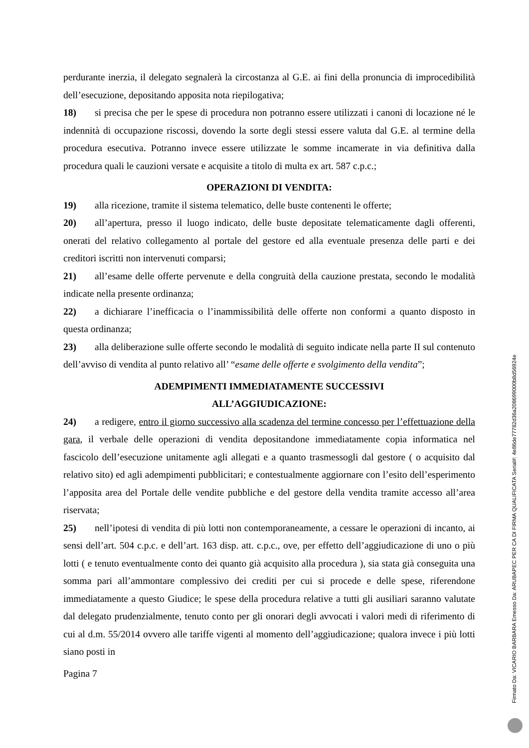perdurante inerzia, il delegato segnalerà la circostanza al G.E. ai fini della pronuncia di improcedibilità dell’esecuzione, depositando apposita nota riepilogativa;
18) si precisa che per le spese di procedura non potranno essere utilizzati i canoni di locazione né le indennità di occupazione riscossi, dovendo la sorte degli stessi essere valuta dal G.E. al termine della procedura esecutiva. Potranno invece essere utilizzate le somme incamerate in via definitiva dalla procedura quali le cauzioni versate e acquisite a titolo di multa ex art. 587 c.p.c.;
OPERAZIONI DI VENDITA:
19) alla ricezione, tramite il sistema telematico, delle buste contenenti le offerte;
20) all’apertura, presso il luogo indicato, delle buste depositate telematicamente dagli offerenti, onerati del relativo collegamento al portale del gestore ed alla eventuale presenza delle parti e dei creditori iscritti non intervenuti comparsi;
21) all’esame delle offerte pervenute e della congruità della cauzione prestata, secondo le modalità indicate nella presente ordinanza;
22) a dichiarare l’inefficacia o l’inammissibilità delle offerte non conformi a quanto disposto in questa ordinanza;
23) alla deliberazione sulle offerte secondo le modalità di seguito indicate nella parte II sul contenuto dell’avviso di vendita al punto relativo all’ “esame delle offerte e svolgimento della vendita”;
ADEMPIMENTI IMMEDIATAMENTE SUCCESSIVI
ALL’AGGIUDICAZIONE:
24) a redigere, entro il giorno successivo alla scadenza del termine concesso per l’effettuazione della gara, il verbale delle operazioni di vendita depositandone immediatamente copia informatica nel fascicolo dell’esecuzione unitamente agli allegati e a quanto trasmessogli dal gestore ( o acquisito dal relativo sito) ed agli adempimenti pubblicitari; e contestualmente aggiornare con l’esito dell’esperimento l’apposita area del Portale delle vendite pubbliche e del gestore della vendita tramite accesso all’area riservata;
25) nell’ipotesi di vendita di più lotti non contemporaneamente, a cessare le operazioni di incanto, ai sensi dell’art. 504 c.p.c. e dell’art. 163 disp. att. c.p.c., ove, per effetto dell’aggiudicazione di uno o più lotti ( e tenuto eventualmente conto dei quanto già acquisito alla procedura ), sia stata già conseguita una somma pari all’ammontare complessivo dei crediti per cui si procede e delle spese, riferendone immediatamente a questo Giudice; le spese della procedura relative a tutti gli ausiliari saranno valutate dal delegato prudenzialmente, tenuto conto per gli onorari degli avvocati i valori medi di riferimento di cui al d.m. 55/2014 ovvero alle tariffe vigenti al momento dell’aggiudicazione; qualora invece i più lotti siano posti in
Pagina 7
Firmato Da: VICARIO BARBARA Emesso Da: ARUBAPEC PER CA DI FIRMA QUALIFICATA Serial#: 4e86de77782d36a208699000b8d56924e